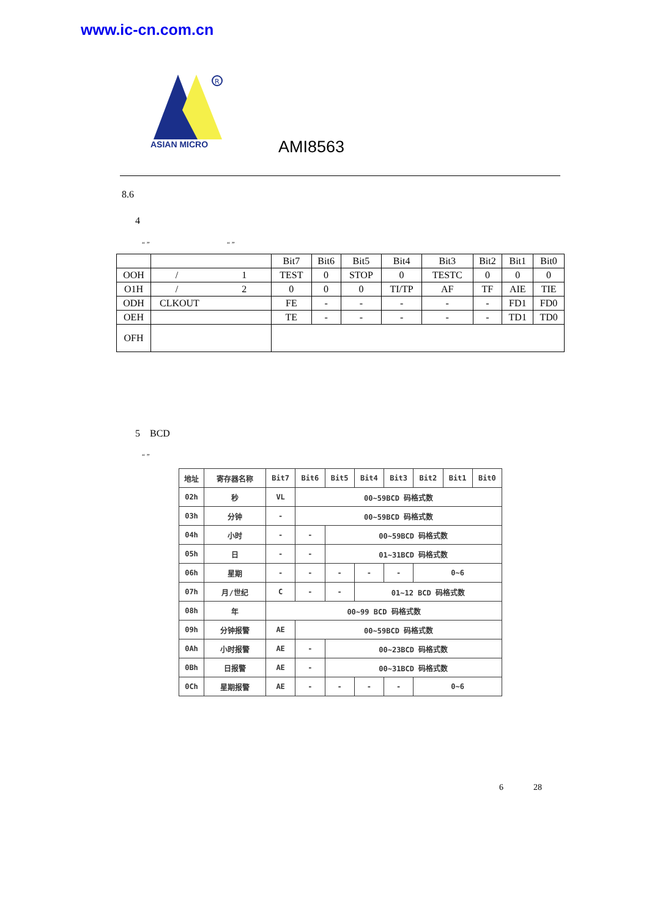www.ic-cn.com.cn
R
ASIAN MICRO
AMI8563
8.6
4
“ ” “ ”
| | | Bit7 | Bit6 | Bit5 | Bit4 | Bit3 | Bit2 | Bit1 | Bit0 |
| OOH | / 1 | TEST | 0 | STOP | 0 | TESTC | 0 | 0 | 0 |
| O1H | / 2 | 0 | 0 | 0 | TI/TP | AF | TF | AIE | TIE |
| ODH | CLKOUT | FE | - | - | - | - | - | FD1 | FD0 |
| OEH | | TE | - | - | - | - | - | TD1 | TD0 |
| OFH | | | | | | | | | |
5 BCD
“ ”
| 地址 | 寄存器名称 | Bit7 | Bit6 | Bit5 | Bit4 | Bit3 | Bit2 | Bit1 | Bit0 |
| --- | --- | --- | --- | --- | --- | --- | --- | --- | --- |
| 02h | 秒 | VL | 00~59BCD 码格式数 | | | | | | |
| 03h | 分钟 | - | 00~59BCD 码格式数 | | | | | | |
| 04h | 小时 | - | - | 00~59BCD 码格式数 | | | | | |
| 05h | 日 | - | - | 01~31BCD 码格式数 | | | | | |
| 06h | 星期 | - | - | - | - | - | 0~6 | | |
| 07h | 月/世纪 | C | - | - | 01~12 BCD 码格式数 | | | | |
| 08h | 年 | 00~99 BCD 码格式数 | | | | | | | |
| 09h | 分钟报警 | AE | 00~59BCD 码格式数 | | | | | | |
| 0Ah | 小时报警 | AE | - | 00~23BCD 码格式数 | | | | | |
| 0Bh | 日报警 | AE | - | 00~31BCD 码格式数 | | | | | |
| 0Ch | 星期报警 | AE | - | - | - | - | 0~6 | | |
6 28